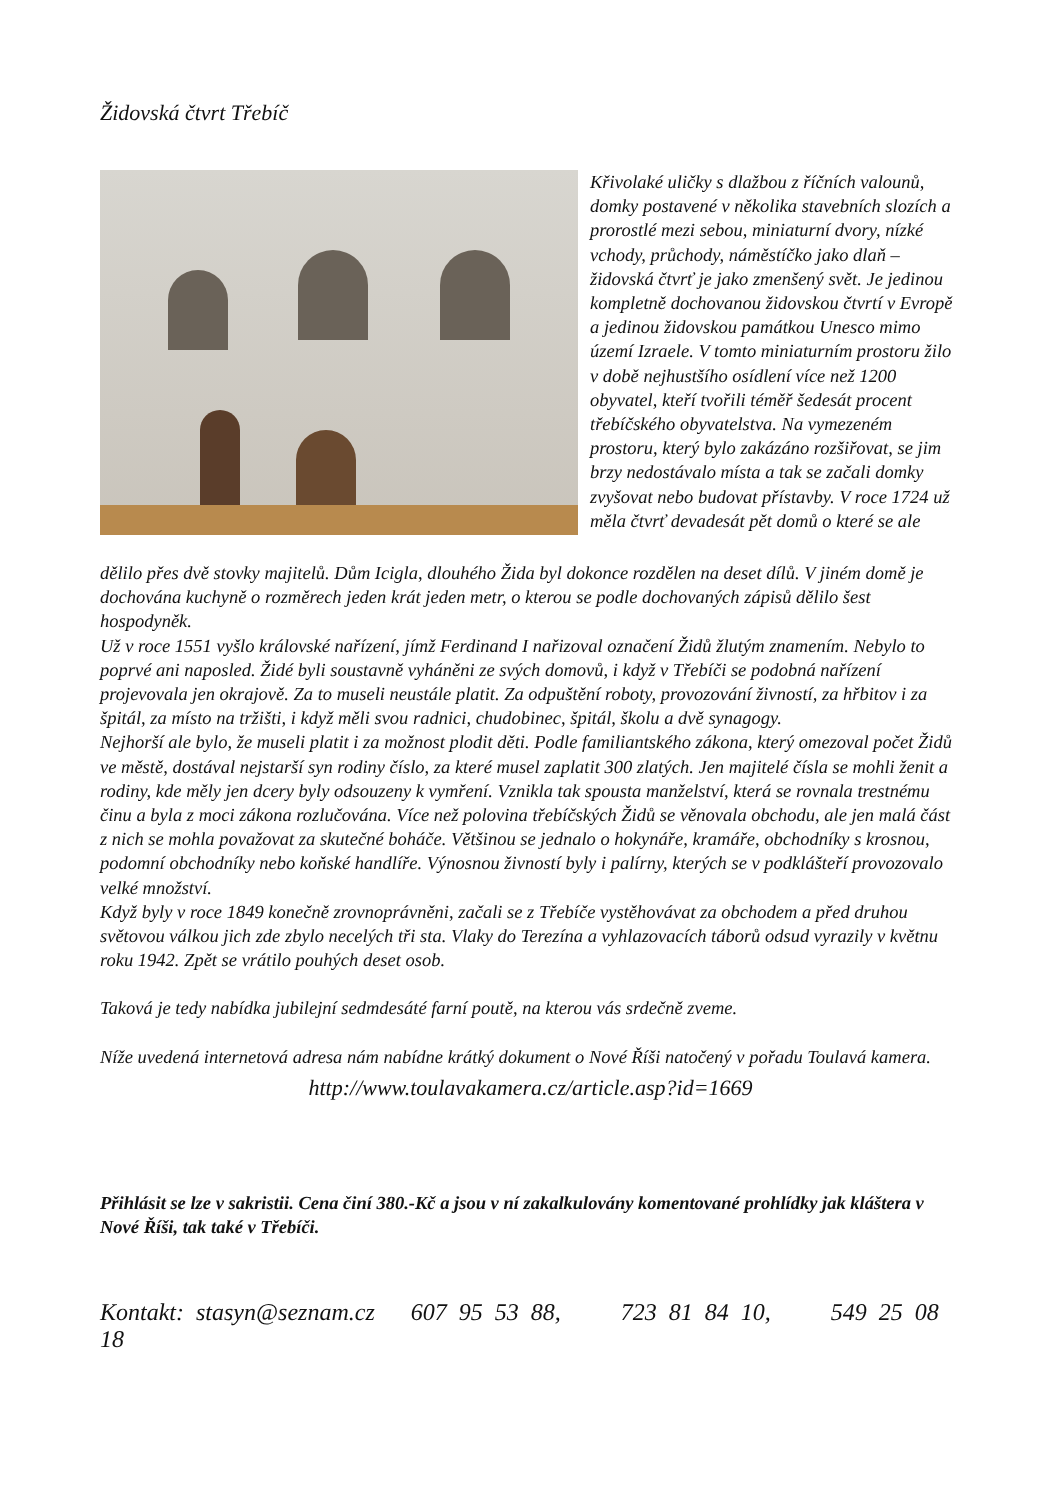Židovská čtvrt Třebíč
Křivolaké uličky s dlažbou z říčních valounů, domky postavené v několika stavebních slozích a prorostlé mezi sebou, miniaturní dvory, nízké vchody, průchody, náměstíčko jako dlaň – židovská čtvrť je jako zmenšený svět. Je jedinou kompletně dochovanou židovskou čtvrtí v Evropě a jedinou židovskou památkou Unesco mimo území Izraele. V tomto miniaturním prostoru žilo v době nejhustšího osídlení více než 1200 obyvatel, kteří tvořili téměř šedesát procent třebíčského obyvatelstva. Na vymezeném prostoru, který bylo zakázáno rozšiřovat, se jim brzy nedostávalo místa a tak se začali domky zvyšovat nebo budovat přístavby. V roce 1724 už měla čtvrť devadesát pět domů o které se ale
dělilo přes dvě stovky majitelů. Dům Icigla, dlouhého Žida byl dokonce rozdělen na deset dílů. V jiném domě je dochována kuchyně o rozměrech jeden krát jeden metr, o kterou se podle dochovaných zápisů dělilo šest hospodyněk.
Už v roce 1551 vyšlo královské nařízení, jímž Ferdinand I nařizoval označení Židů žlutým znamením. Nebylo to poprvé ani naposled. Židé byli soustavně vyháněni ze svých domovů, i když v Třebíči se podobná nařízení projevovala jen okrajově. Za to museli neustále platit. Za odpuštění roboty, provozování živností, za hřbitov i za špitál, za místo na tržišti, i když měli svou radnici, chudobinec, špitál, školu a dvě synagogy.
Nejhorší ale bylo, že museli platit i za možnost plodit děti. Podle familiantského zákona, který omezoval počet Židů ve městě, dostával nejstarší syn rodiny číslo, za které musel zaplatit 300 zlatých. Jen majitelé čísla se mohli ženit a rodiny, kde měly jen dcery byly odsouzeny k vymření. Vznikla tak spousta manželství, která se rovnala trestnému činu a byla z moci zákona rozlučována. Více než polovina třebíčských Židů se věnovala obchodu, ale jen malá část z nich se mohla považovat za skutečné boháče. Většinou se jednalo o hokynáře, kramáře, obchodníky s krosnou, podomní obchodníky nebo koňské handlíře. Výnosnou živností byly i palírny, kterých se v podklášteří provozovalo velké množství.
Když byly v roce 1849 konečně zrovnoprávněni, začali se z Třebíče vystěhovávat za obchodem a před druhou světovou válkou jich zde zbylo necelých tři sta. Vlaky do Terezína a vyhlazovacích táborů odsud vyrazily v květnu roku 1942. Zpět se vrátilo pouhých deset osob.
Taková je tedy nabídka jubilejní sedmdesáté farní poutě, na kterou vás srdečně zveme.
Níže uvedená internetová adresa nám nabídne krátký dokument o Nové Říši natočený v pořadu Toulavá kamera.
http://www.toulavakamera.cz/article.asp?id=1669
Přihlásit se lze v sakristii. Cena činí 380.-Kč a jsou v ní zakalkulovány komentované prohlídky jak kláštera v Nové Říši, tak také v Třebíči.
Kontakt: stasyn@seznam.cz 607 95 53 88, 723 81 84 10, 549 25 08 18